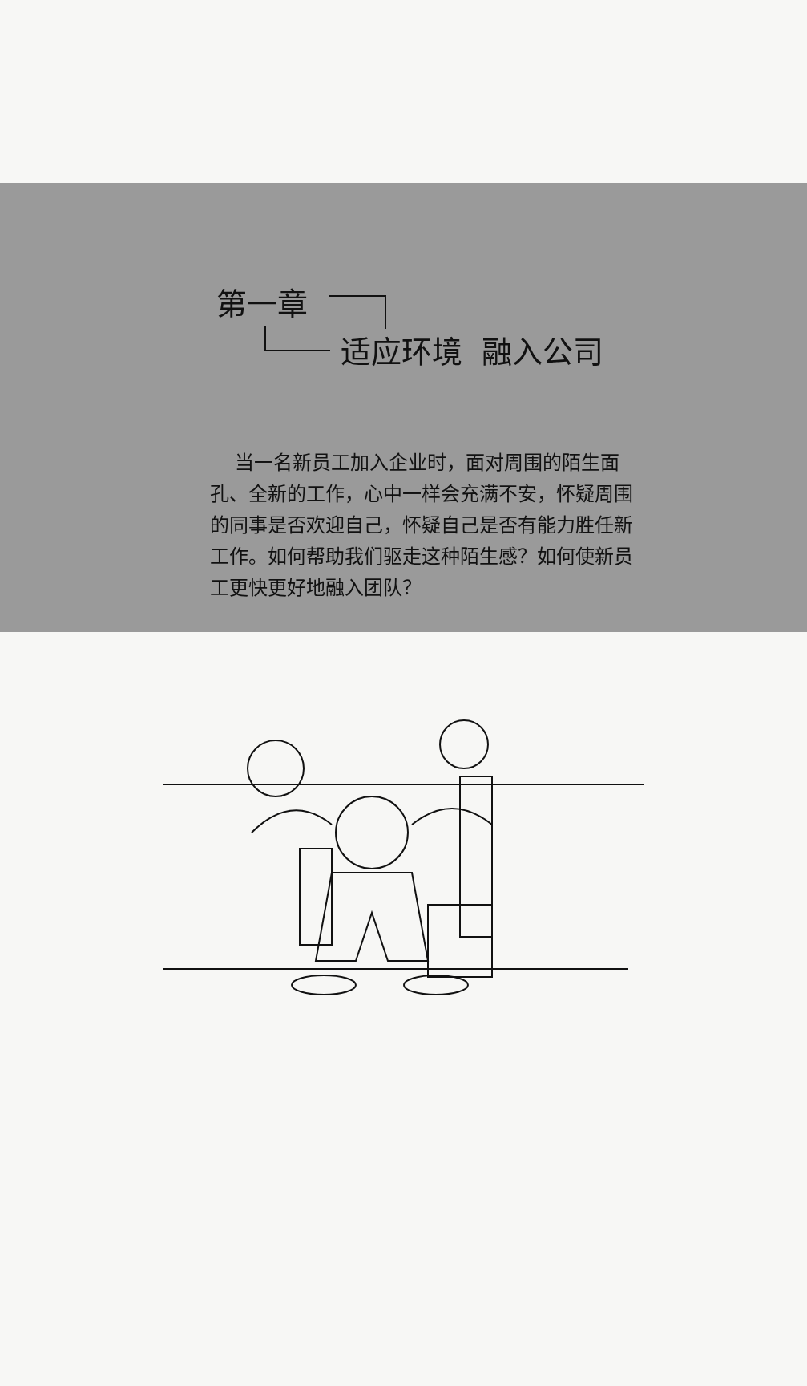第一章
适应环境 融入公司
当一名新员工加入企业时，面对周围的陌生面孔、全新的工作，心中一样会充满不安，怀疑周围的同事是否欢迎自己，怀疑自己是否有能力胜任新工作。如何帮助我们驱走这种陌生感？如何使新员工更快更好地融入团队？